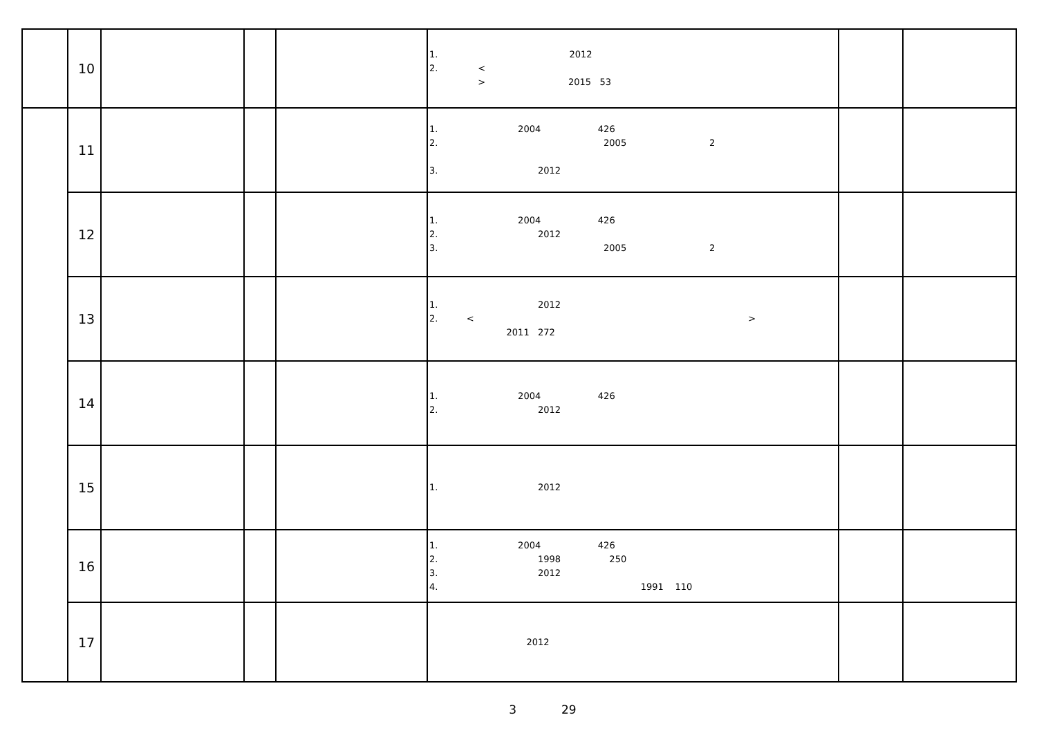| | 10 | | | | 1. 2012 2. < > 2015 53 | | |
| | 11 | | | | 1. 2004 426 2. 2005 2 3. 2012 | | |
| | 12 | | | | 1. 2004 426 2. 2012 3. 2005 2 | | |
| | 13 | | | | 1. 2012 2. < > 2011 272 | | |
| | 14 | | | | 1. 2004 426 2. 2012 | | |
| | 15 | | | | 1. 2012 | | |
| | 16 | | | | 1. 2004 426 2. 1998 250 3. 2012 4. 1991 110 | | |
| | 17 | | | | 2012 | | |
3 29